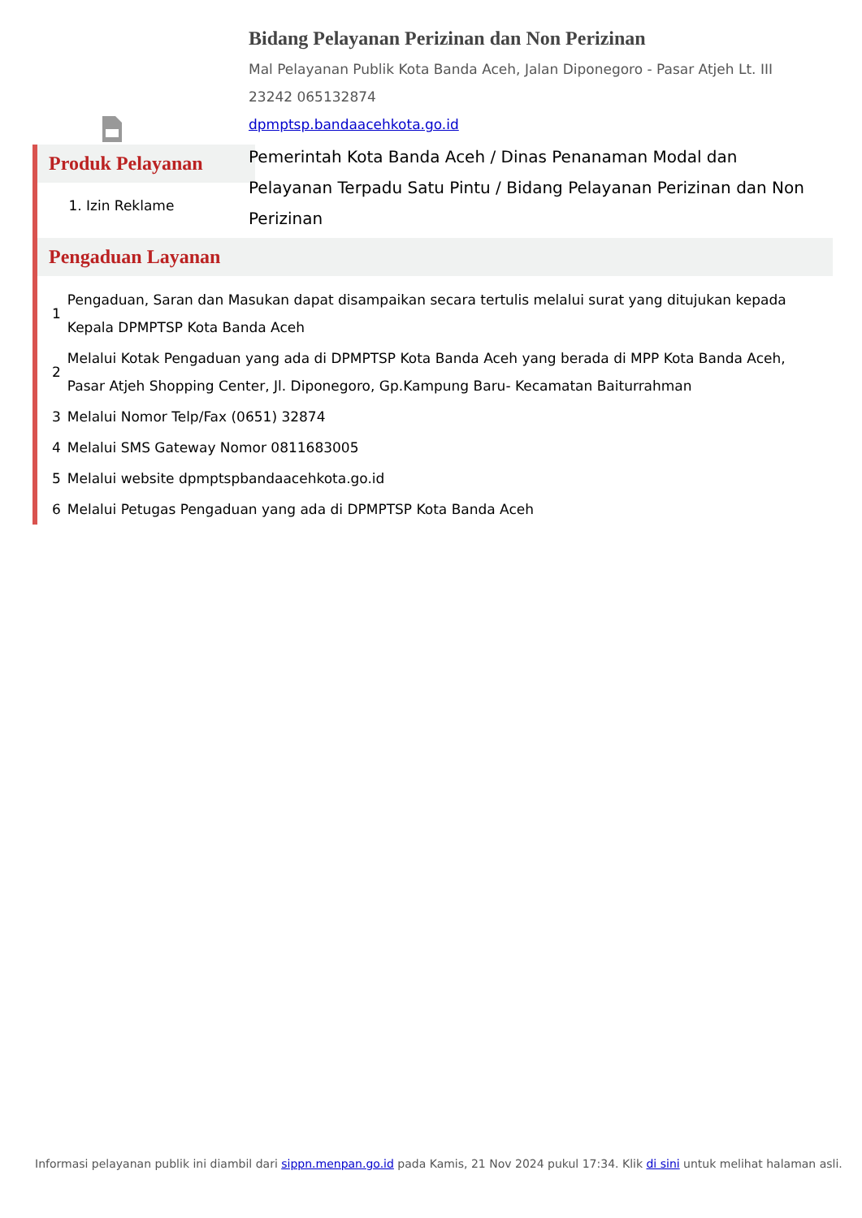Bidang Pelayanan Perizinan dan Non Perizinan
Mal Pelayanan Publik Kota Banda Aceh, Jalan Diponegoro - Pasar Atjeh Lt. III 23242 065132874
dpmptsp.bandaacehkota.go.id
Pemerintah Kota Banda Aceh / Dinas Penanaman Modal dan Pelayanan Terpadu Satu Pintu / Bidang Pelayanan Perizinan dan Non Perizinan
Produk Pelayanan
1. Izin Reklame
Pengaduan Layanan
| 1 | Pengaduan, Saran dan Masukan dapat disampaikan secara tertulis melalui surat yang ditujukan kepada Kepala DPMPTSP Kota Banda Aceh |
| 2 | Melalui Kotak Pengaduan yang ada di DPMPTSP Kota Banda Aceh yang berada di MPP Kota Banda Aceh, Pasar Atjeh Shopping Center, Jl. Diponegoro, Gp.Kampung Baru- Kecamatan Baiturrahman |
| 3 | Melalui Nomor Telp/Fax (0651) 32874 |
| 4 | Melalui SMS Gateway Nomor 0811683005 |
| 5 | Melalui website dpmptspbandaacehkota.go.id |
| 6 | Melalui Petugas Pengaduan yang ada di DPMPTSP Kota Banda Aceh |
Informasi pelayanan publik ini diambil dari sippn.menpan.go.id pada Kamis, 21 Nov 2024 pukul 17:34. Klik di sini untuk melihat halaman asli.